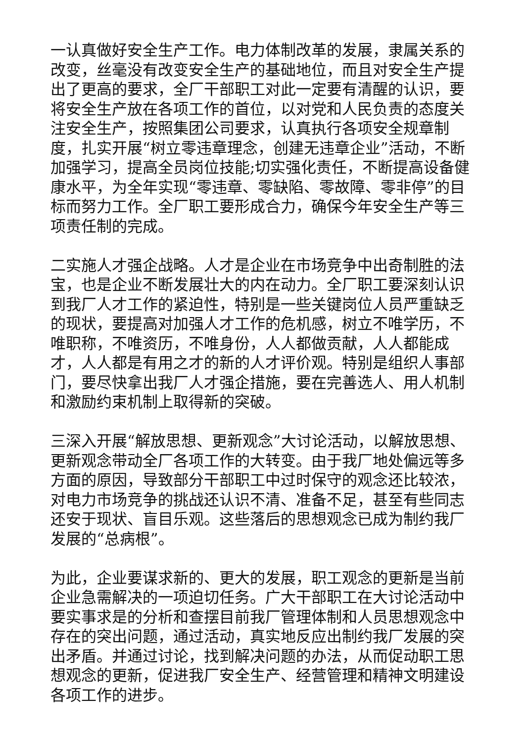一认真做好安全生产工作。电力体制改革的发展，隶属关系的改变，丝毫没有改变安全生产的基础地位，而且对安全生产提出了更高的要求，全厂干部职工对此一定要有清醒的认识，要将安全生产放在各项工作的首位，以对党和人民负责的态度关注安全生产，按照集团公司要求，认真执行各项安全规章制度，扎实开展“树立零违章理念，创建无违章企业”活动，不断加强学习，提高全员岗位技能;切实强化责任，不断提高设备健康水平，为全年实现“零违章、零缺陷、零故障、零非停”的目标而努力工作。全厂职工要形成合力，确保今年安全生产等三项责任制的完成。
二实施人才强企战略。人才是企业在市场竞争中出奇制胜的法宝，也是企业不断发展壮大的内在动力。全厂职工要深刻认识到我厂人才工作的紧迫性，特别是一些关键岗位人员严重缺乏的现状，要提高对加强人才工作的危机感，树立不唯学历，不唯职称，不唯资历，不唯身份，人人都做贡献，人人都能成才，人人都是有用之才的新的人才评价观。特别是组织人事部门，要尽快拿出我厂人才强企措施，要在完善选人、用人机制和激励约束机制上取得新的突破。
三深入开展“解放思想、更新观念”大讨论活动，以解放思想、更新观念带动全厂各项工作的大转变。由于我厂地处偏远等多方面的原因，导致部分干部职工中过时保守的观念还比较浓，对电力市场竞争的挑战还认识不清、准备不足，甚至有些同志还安于现状、盲目乐观。这些落后的思想观念已成为制约我厂发展的“总病根”。
为此，企业要谋求新的、更大的发展，职工观念的更新是当前企业急需解决的一项迫切任务。广大干部职工在大讨论活动中要实事求是的分析和查摆目前我厂管理体制和人员思想观念中存在的突出问题，通过活动，真实地反应出制约我厂发展的突出矛盾。并通过讨论，找到解决问题的办法，从而促动职工思想观念的更新，促进我厂安全生产、经营管理和精神文明建设各项工作的进步。